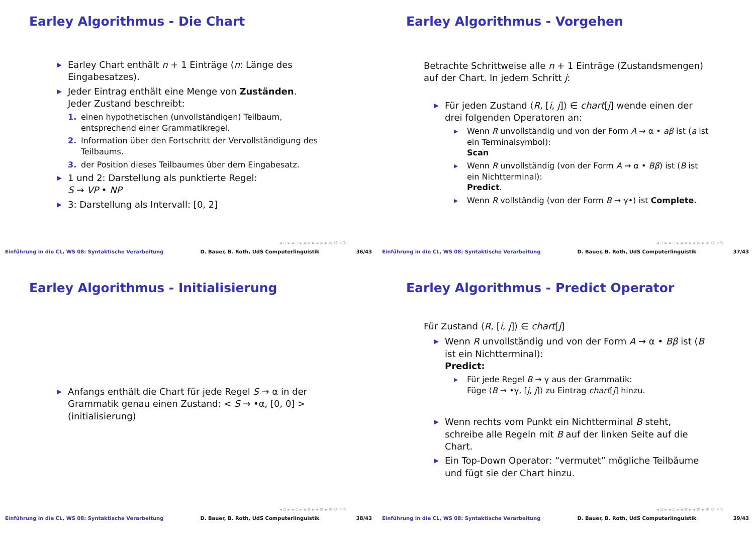Earley Algorithmus - Die Chart
▶ Earley Chart enthält n + 1 Einträge (n: Länge des Eingabesatzes).
▶ Jeder Eintrag enthält eine Menge von Zuständen. Jeder Zustand beschreibt:
1. einen hypothetischen (unvollständigen) Teilbaum, entsprechend einer Grammatikregel.
2. Information über den Fortschritt der Vervollständigung des Teilbaums.
3. der Position dieses Teilbaumes über dem Eingabesatz.
▶ 1 und 2: Darstellung als punktierte Regel:
S → VP • NP
▶ 3: Darstellung als Intervall: [0, 2]
◂ ▫ ▸ ◂ ▫ ▸ ◂ ≡ ▸ ◂ ≡ ▸ ≡ ↺ ⌕ ↻
Einführung in die CL, WS 08: Syntaktische Verarbeitung D. Bauer, B. Roth, UdS Computerlinguistik 36/43
Earley Algorithmus - Vorgehen
Betrachte Schrittweise alle n + 1 Einträge (Zustandsmengen) auf der Chart. In jedem Schritt j:
▶ Für jeden Zustand ⟨R, [i, j]⟩ ∈ chart[j] wende einen der drei folgenden Operatoren an:
▸ Wenn R unvollständig und von der Form A → α • aβ ist (a ist ein Terminalsymbol):
Scan
▸ Wenn R unvollständig (von der Form A → α • Bβ) ist (B ist ein Nichtterminal):
Predict.
▸ Wenn R vollständig (von der Form B → γ•) ist Complete.
◂ ▫ ▸ ◂ ▫ ▸ ◂ ≡ ▸ ◂ ≡ ▸ ≡ ↺ ⌕ ↻
Einführung in die CL, WS 08: Syntaktische Verarbeitung D. Bauer, B. Roth, UdS Computerlinguistik 37/43
Earley Algorithmus - Initialisierung
▶ Anfangs enthält die Chart für jede Regel S → α in der Grammatik genau einen Zustand: < S → •α, [0, 0] > (initialisierung)
◂ ▫ ▸ ◂ ▫ ▸ ◂ ≡ ▸ ◂ ≡ ▸ ≡ ↺ ⌕ ↻
Einführung in die CL, WS 08: Syntaktische Verarbeitung D. Bauer, B. Roth, UdS Computerlinguistik 38/43
Earley Algorithmus - Predict Operator
Für Zustand ⟨R, [i, j]⟩ ∈ chart[j]
▶ Wenn R unvollständig und von der Form A → α • Bβ ist (B ist ein Nichtterminal):
Predict:
▸ Für jede Regel B → γ aus der Grammatik:
Füge ⟨B → •γ, [j, j]⟩ zu Eintrag chart[j] hinzu.
▶ Wenn rechts vom Punkt ein Nichtterminal B steht, schreibe alle Regeln mit B auf der linken Seite auf die Chart.
▶ Ein Top-Down Operator: “vermutet” mögliche Teilbäume und fügt sie der Chart hinzu.
◂ ▫ ▸ ◂ ▫ ▸ ◂ ≡ ▸ ◂ ≡ ▸ ≡ ↺ ⌕ ↻
Einführung in die CL, WS 08: Syntaktische Verarbeitung D. Bauer, B. Roth, UdS Computerlinguistik 39/43